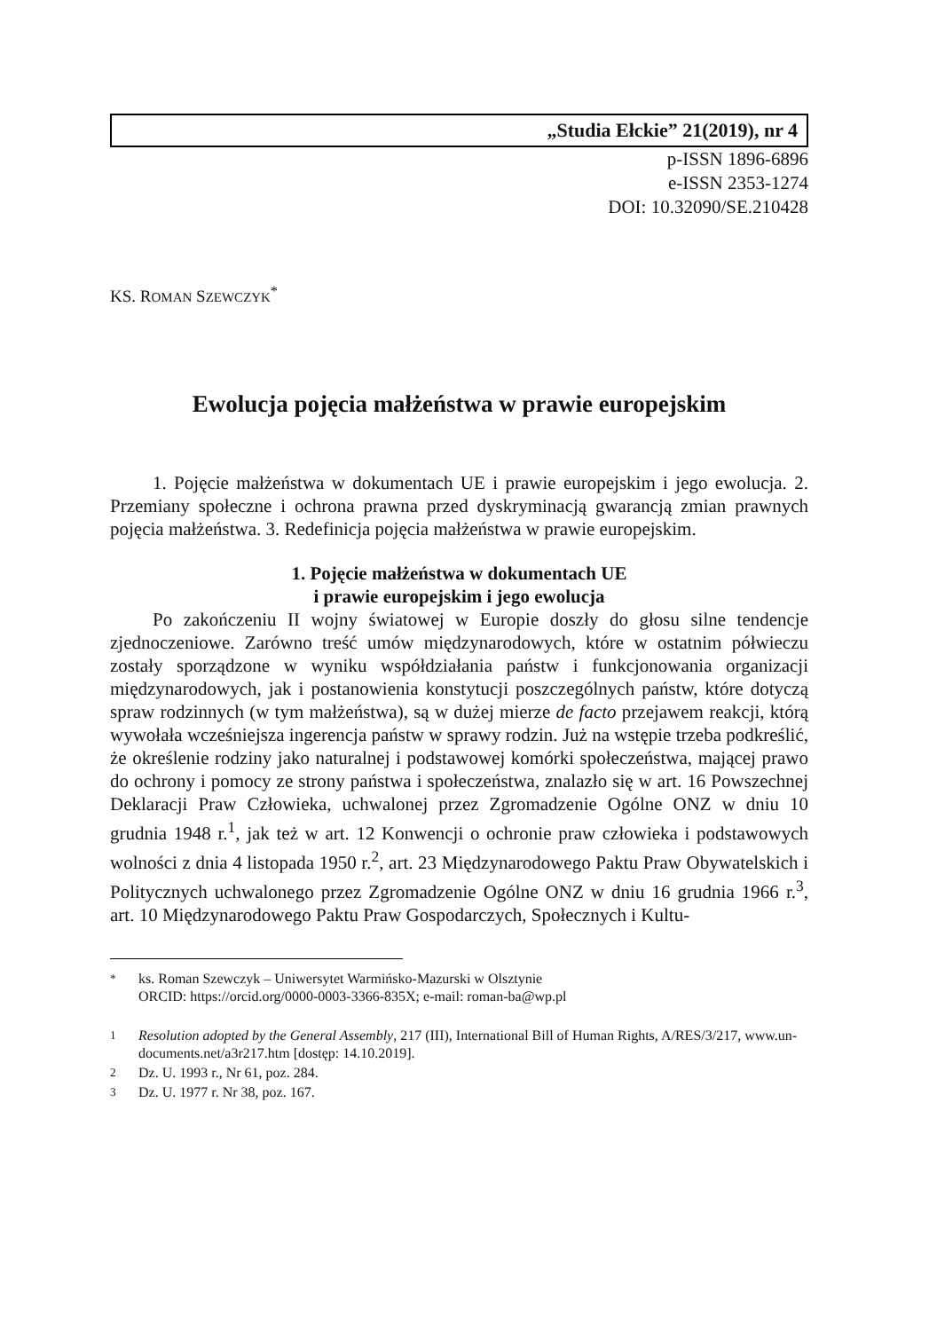„Studia Ełckie” 21(2019), nr 4
p-ISSN 1896-6896
e-ISSN 2353-1274
DOI: 10.32090/SE.210428
KS. ROMAN SZEWCZYK<sup>*</sup>
Ewolucja pojęcia małżeństwa w prawie europejskim
1. Pojęcie małżeństwa w dokumentach UE i prawie europejskim i jego ewolucja. 2. Przemiany społeczne i ochrona prawna przed dyskryminacją gwarancją zmian prawnych pojęcia małżeństwa. 3. Redefinicja pojęcia małżeństwa w prawie europejskim.
1. Pojęcie małżeństwa w dokumentach UE
i prawie europejskim i jego ewolucja
Po zakończeniu II wojny światowej w Europie doszły do głosu silne tendencje zjednoczeniowe. Zarówno treść umów międzynarodowych, które w ostatnim półwieczu zostały sporządzone w wyniku współdziałania państw i funkcjonowania organizacji międzynarodowych, jak i postanowienia konstytucji poszczególnych państw, które dotyczą spraw rodzinnych (w tym małżeństwa), są w dużej mierze de facto przejawem reakcji, którą wywołała wcześniejsza ingerencja państw w sprawy rodzin. Już na wstępie trzeba podkreślić, że określenie rodziny jako naturalnej i podstawowej komórki społeczeństwa, mającej prawo do ochrony i pomocy ze strony państwa i społeczeństwa, znalazło się w art. 16 Powszechnej Deklaracji Praw Człowieka, uchwalonej przez Zgromadzenie Ogólne ONZ w dniu 10 grudnia 1948 r.<sup>1</sup>, jak też w art. 12 Konwencji o ochronie praw człowieka i podstawowych wolności z dnia 4 listopada 1950 r.<sup>2</sup>, art. 23 Międzynarodowego Paktu Praw Obywatelskich i Politycznych uchwalonego przez Zgromadzenie Ogólne ONZ w dniu 16 grudnia 1966 r.<sup>3</sup>, art. 10 Międzynarodowego Paktu Praw Gospodarczych, Społecznych i Kultu-
<sup>*</sup> ks. Roman Szewczyk – Uniwersytet Warmińsko-Mazurski w Olsztynie
ORCID: https://orcid.org/0000-0003-3366-835X; e-mail: roman-ba@wp.pl
<sup>1</sup> Resolution adopted by the General Assembly, 217 (III), International Bill of Human Rights, A/RES/3/217, www.un-documents.net/a3r217.htm [dostęp: 14.10.2019].
<sup>2</sup> Dz. U. 1993 r., Nr 61, poz. 284.
<sup>3</sup> Dz. U. 1977 r. Nr 38, poz. 167.